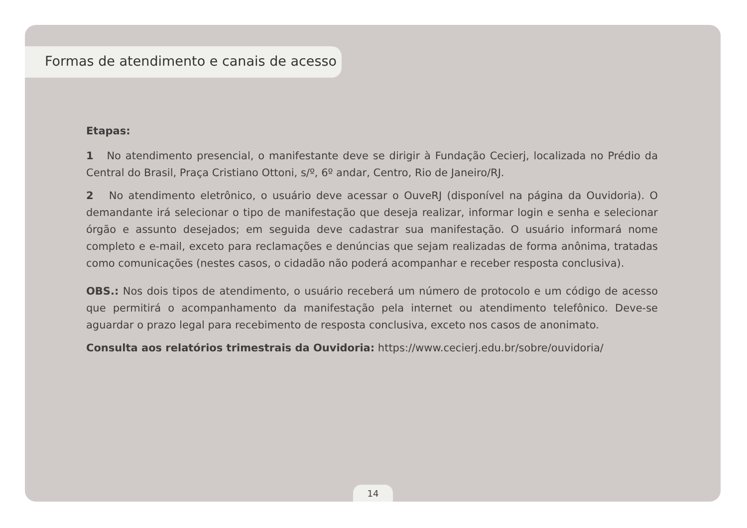Formas de atendimento e canais de acesso
Etapas:
1 No atendimento presencial, o manifestante deve se dirigir à Fundação Cecierj, localizada no Prédio da Central do Brasil, Praça Cristiano Ottoni, s/º, 6º andar, Centro, Rio de Janeiro/RJ.
2 No atendimento eletrônico, o usuário deve acessar o OuveRJ (disponível na página da Ouvidoria). O demandante irá selecionar o tipo de manifestação que deseja realizar, informar login e senha e selecionar órgão e assunto desejados; em seguida deve cadastrar sua manifestação. O usuário informará nome completo e e-mail, exceto para reclamações e denúncias que sejam realizadas de forma anônima, tratadas como comunicações (nestes casos, o cidadão não poderá acompanhar e receber resposta conclusiva).
OBS.: Nos dois tipos de atendimento, o usuário receberá um número de protocolo e um código de acesso que permitirá o acompanhamento da manifestação pela internet ou atendimento telefônico. Deve-se aguardar o prazo legal para recebimento de resposta conclusiva, exceto nos casos de anonimato.
Consulta aos relatórios trimestrais da Ouvidoria: https://www.cecierj.edu.br/sobre/ouvidoria/
14